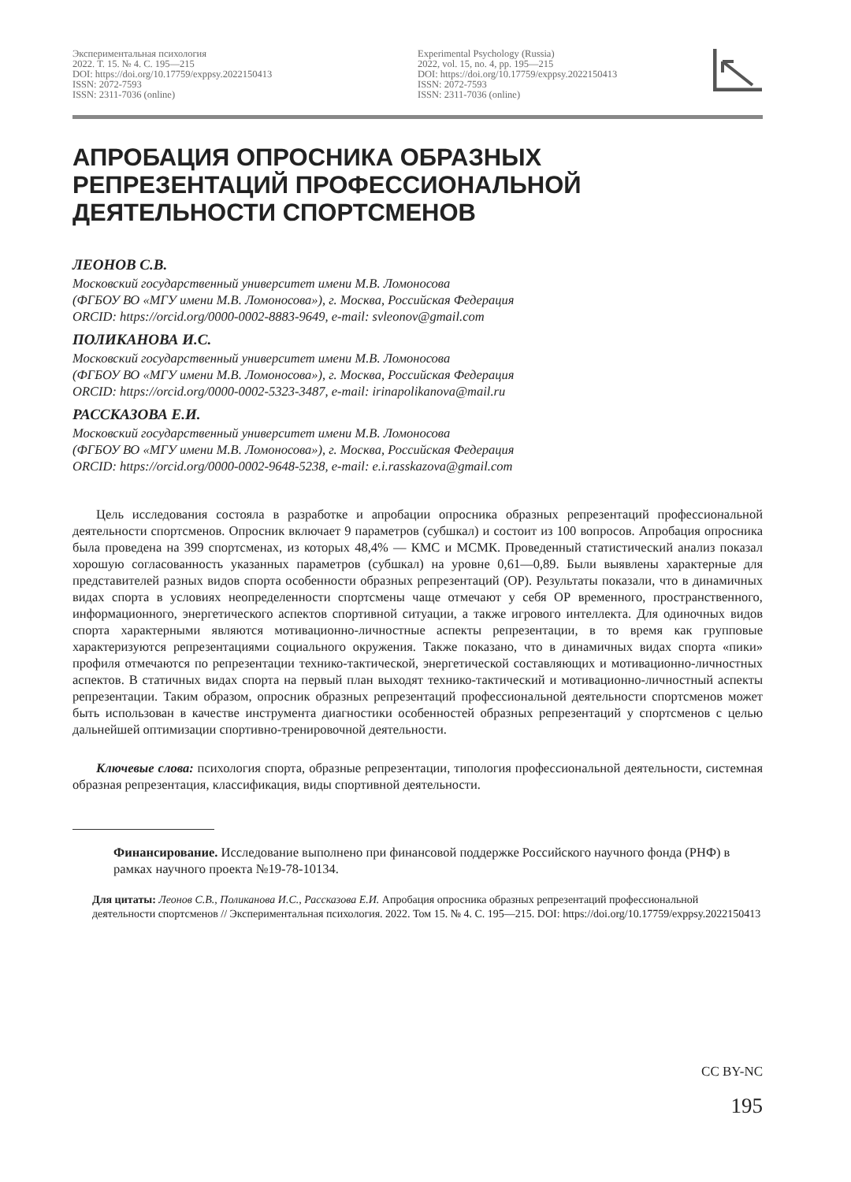Экспериментальная психология
2022. Т. 15. № 4. С. 195—215
DOI: https://doi.org/10.17759/exppsy.2022150413
ISSN: 2072-7593
ISSN: 2311-7036 (online)
Experimental Psychology (Russia)
2022, vol. 15, no. 4, pp. 195—215
DOI: https://doi.org/10.17759/exppsy.2022150413
ISSN: 2072-7593
ISSN: 2311-7036 (online)
АПРОБАЦИЯ ОПРОСНИКА ОБРАЗНЫХ РЕПРЕЗЕНТАЦИЙ ПРОФЕССИОНАЛЬНОЙ ДЕЯТЕЛЬНОСТИ СПОРТСМЕНОВ
ЛЕОНОВ С.В.
Московский государственный университет имени М.В. Ломоносова
(ФГБОУ ВО «МГУ имени М.В. Ломоносова»), г. Москва, Российская Федерация
ORCID: https://orcid.org/0000-0002-8883-9649, e-mail: svleonov@gmail.com
ПОЛИКАНОВА И.С.
Московский государственный университет имени М.В. Ломоносова
(ФГБОУ ВО «МГУ имени М.В. Ломоносова»), г. Москва, Российская Федерация
ORCID: https://orcid.org/0000-0002-5323-3487, e-mail: irinapolikanova@mail.ru
РАССКАЗОВА Е.И.
Московский государственный университет имени М.В. Ломоносова
(ФГБОУ ВО «МГУ имени М.В. Ломоносова»), г. Москва, Российская Федерация
ORCID: https://orcid.org/0000-0002-9648-5238, e-mail: e.i.rasskazova@gmail.com
Цель исследования состояла в разработке и апробации опросника образных репрезентаций профессиональной деятельности спортсменов. Опросник включает 9 параметров (субшкал) и состоит из 100 вопросов. Апробация опросника была проведена на 399 спортсменах, из которых 48,4% — КМС и МСМК. Проведенный статистический анализ показал хорошую согласованность указанных параметров (субшкал) на уровне 0,61—0,89. Были выявлены характерные для представителей разных видов спорта особенности образных репрезентаций (ОР). Результаты показали, что в динамичных видах спорта в условиях неопределенности спортсмены чаще отмечают у себя ОР временного, пространственного, информационного, энергетического аспектов спортивной ситуации, а также игрового интеллекта. Для одиночных видов спорта характерными являются мотивационно-личностные аспекты репрезентации, в то время как групповые характеризуются репрезентациями социального окружения. Также показано, что в динамичных видах спорта «пики» профиля отмечаются по репрезентации технико-тактической, энергетической составляющих и мотивационно-личностных аспектов. В статичных видах спорта на первый план выходят технико-тактический и мотивационно-личностный аспекты репрезентации. Таким образом, опросник образных репрезентаций профессиональной деятельности спортсменов может быть использован в качестве инструмента диагностики особенностей образных репрезентаций у спортсменов с целью дальнейшей оптимизации спортивно-тренировочной деятельности.
Ключевые слова: психология спорта, образные репрезентации, типология профессиональной деятельности, системная образная репрезентация, классификация, виды спортивной деятельности.
Финансирование. Исследование выполнено при финансовой поддержке Российского научного фонда (РНФ) в рамках научного проекта №19-78-10134.
Для цитаты: Леонов С.В., Поликанова И.С., Рассказова Е.И. Апробация опросника образных репрезентаций профессиональной деятельности спортсменов // Экспериментальная психология. 2022. Том 15. № 4. С. 195—215. DOI: https://doi.org/10.17759/exppsy.2022150413
CC BY-NC
195